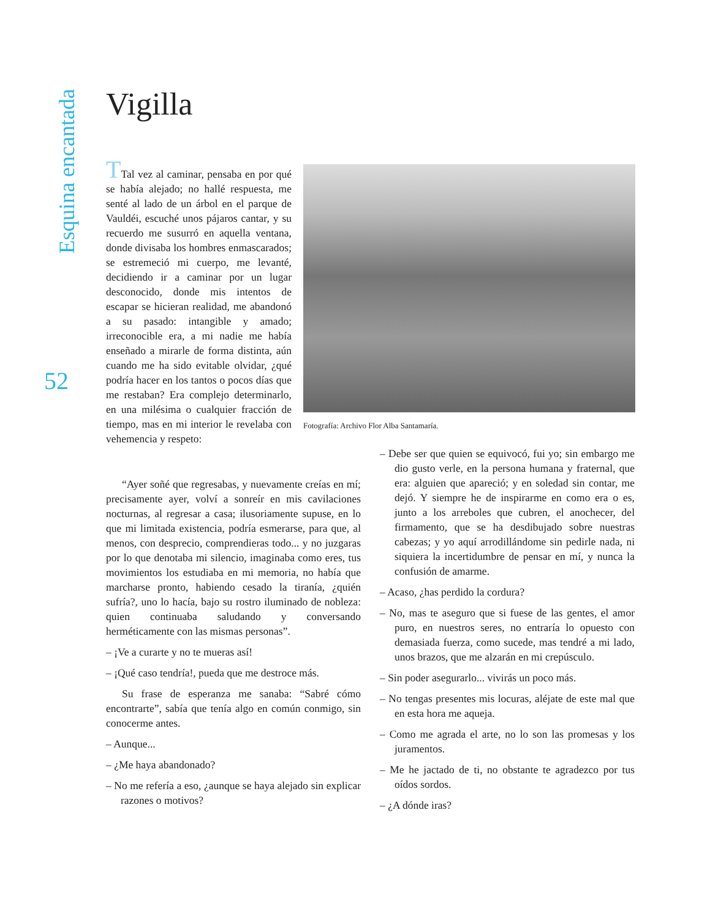Esquina encantada
Vigilla
TTal vez al caminar, pensaba en por qué se había alejado; no hallé respuesta, me senté al lado de un árbol en el parque de Vauldéi, escuché unos pájaros cantar, y su recuerdo me susurró en aquella ventana, donde divisaba los hombres enmascarados; se estremeció mi cuerpo, me levanté, decidiendo ir a caminar por un lugar desconocido, donde mis intentos de escapar se hicieran realidad, me abandonó a su pasado: intangible y amado; irreconocible era, a mi nadie me había enseñado a mirarle de forma distinta, aún cuando me ha sido evitable olvidar, ¿qué podría hacer en los tantos o pocos días que me restaban? Era complejo determinarlo, en una milésima o cualquier fracción de tiempo, mas en mi interior le revelaba con vehemencia y respeto:
52
Fotografía: Archivo Flor Alba Santamaría.
“Ayer soñé que regresabas, y nuevamente creías en mí; precisamente ayer, volví a sonreír en mis cavilaciones nocturnas, al regresar a casa; ilusoriamente supuse, en lo que mi limitada existencia, podría esmerarse, para que, al menos, con desprecio, comprendieras todo... y no juzgaras por lo que denotaba mi silencio, imaginaba como eres, tus movimientos los estudiaba en mi memoria, no había que marcharse pronto, habiendo cesado la tiranía, ¿quién sufría?, uno lo hacía, bajo su rostro iluminado de nobleza: quien continuaba saludando y conversando herméticamente con las mismas personas”.
– ¡Ve a curarte y no te mueras así!
– ¡Qué caso tendría!, pueda que me destroce más.
Su frase de esperanza me sanaba: “Sabré cómo encontrarte”, sabía que tenía algo en común conmigo, sin conocerme antes.
– Aunque...
– ¿Me haya abandonado?
– No me refería a eso, ¿aunque se haya alejado sin explicar razones o motivos?
– Debe ser que quien se equivocó, fui yo; sin embargo me dio gusto verle, en la persona humana y fraternal, que era: alguien que apareció; y en soledad sin contar, me dejó. Y siempre he de inspirarme en como era o es, junto a los arreboles que cubren, el anochecer, del firmamento, que se ha desdibujado sobre nuestras cabezas; y yo aquí arrodillándome sin pedirle nada, ni siquiera la incertidumbre de pensar en mí, y nunca la confusión de amarme.
– Acaso, ¿has perdido la cordura?
– No, mas te aseguro que si fuese de las gentes, el amor puro, en nuestros seres, no entraría lo opuesto con demasiada fuerza, como sucede, mas tendré a mi lado, unos brazos, que me alzarán en mi crepúsculo.
– Sin poder asegurarlo... vivirás un poco más.
– No tengas presentes mis locuras, aléjate de este mal que en esta hora me aqueja.
– Como me agrada el arte, no lo son las promesas y los juramentos.
– Me he jactado de ti, no obstante te agradezco por tus oídos sordos.
– ¿A dónde iras?